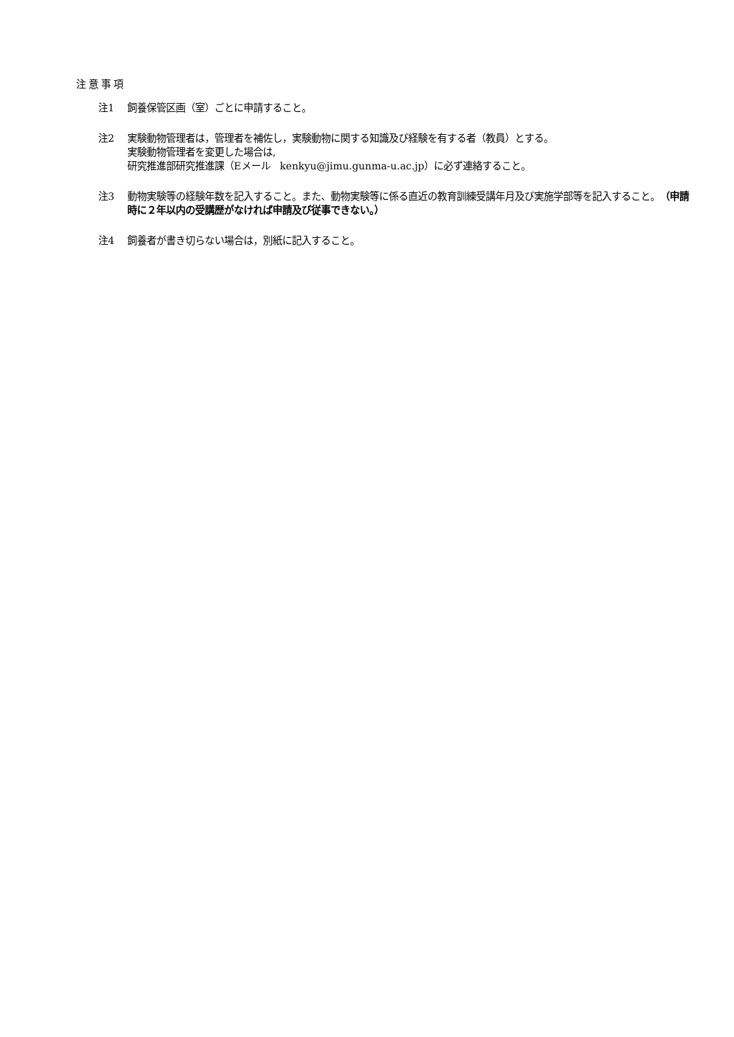注意事項
注1 飼養保管区画（室）ごとに申請すること。
注2 実験動物管理者は，管理者を補佐し，実験動物に関する知識及び経験を有する者（教員）とする。
実験動物管理者を変更した場合は,
研究推進部研究推進課（Eメール　kenkyu@jimu.gunma-u.ac.jp）に必ず連絡すること。
注3 動物実験等の経験年数を記入すること。また、動物実験等に係る直近の教育訓練受講年月及び実施学部等を記入すること。（申請時に２年以内の受講歴がなければ申請及び従事できない。）
注4 飼養者が書き切らない場合は，別紙に記入すること。